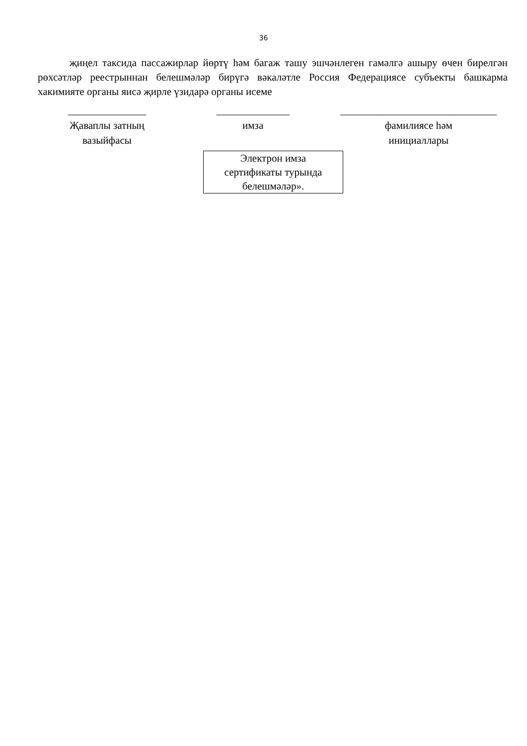36
җиңел таксида пассажирлар йөртү һәм багаж ташу эшчәнлеген гамәлгә ашыру өчен бирелгән рөхсәтләр реестрыннан белешмәләр бирүгә вәкаләтле Россия Федерациясе субъекты башкарма хакимияте органы яисә җирле үзидарә органы исеме
_______________
Җаваплы затның
вазыйфасы
______________
имза
______________________________
фамилиясе һәм
инициаллары
Электрон имза
сертификаты турында
белешмәләр».